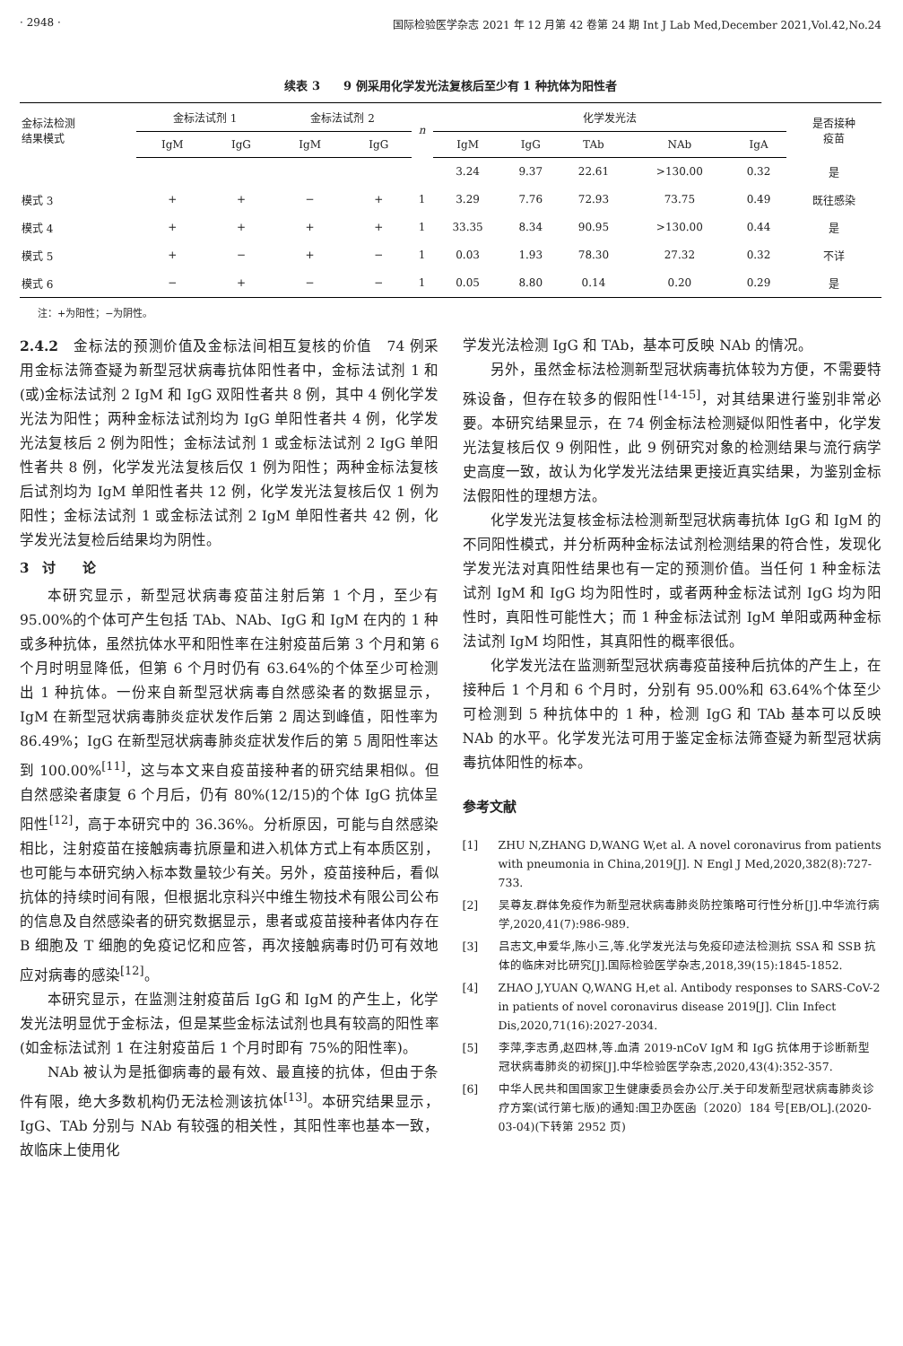· 2948 · 国际检验医学杂志 2021 年 12 月第 42 卷第 24 期 Int J Lab Med,December 2021,Vol.42,No.24
续表 3　　9 例采用化学发光法复核后至少有 1 种抗体为阳性者
| 金标法检测 结果模式 | 金标法试剂 1 | | 金标法试剂 2 | | n | 化学发光法 | | | | | 是否接种 疫苗 |
| --- | --- | --- | --- | --- | --- | --- | --- | --- | --- | --- | --- |
| | IgM | IgG | IgM | IgG | | IgM | IgG | TAb | NAb | IgA | |
| | | | | | | 3.24 | 9.37 | 22.61 | >130.00 | 0.32 | 是 |
| 模式 3 | + | + | − | + | 1 | 3.29 | 7.76 | 72.93 | 73.75 | 0.49 | 既往感染 |
| 模式 4 | + | + | + | + | 1 | 33.35 | 8.34 | 90.95 | >130.00 | 0.44 | 是 |
| 模式 5 | + | − | + | − | 1 | 0.03 | 1.93 | 78.30 | 27.32 | 0.32 | 不详 |
| 模式 6 | − | + | − | − | 1 | 0.05 | 8.80 | 0.14 | 0.20 | 0.29 | 是 |
注：+为阳性；−为阴性。
2.4.2　金标法的预测价值及金标法间相互复核的价值　74 例采用金标法筛查疑为新型冠状病毒抗体阳性者中，金标法试剂 1 和(或)金标法试剂 2 IgM 和 IgG 双阳性者共 8 例，其中 4 例化学发光法为阳性；两种金标法试剂均为 IgG 单阳性者共 4 例，化学发光法复核后 2 例为阳性；金标法试剂 1 或金标法试剂 2 IgG 单阳性者共 8 例，化学发光法复核后仅 1 例为阳性；两种金标法复核后试剂均为 IgM 单阳性者共 12 例，化学发光法复核后仅 1 例为阳性；金标法试剂 1 或金标法试剂 2 IgM 单阳性者共 42 例，化学发光法复检后结果均为阴性。
3　讨　　论
本研究显示，新型冠状病毒疫苗注射后第 1 个月，至少有 95.00%的个体可产生包括 TAb、NAb、IgG 和 IgM 在内的 1 种或多种抗体，虽然抗体水平和阳性率在注射疫苗后第 3 个月和第 6 个月时明显降低，但第 6 个月时仍有 63.64%的个体至少可检测出 1 种抗体。一份来自新型冠状病毒自然感染者的数据显示，IgM 在新型冠状病毒肺炎症状发作后第 2 周达到峰值，阳性率为 86.49%；IgG 在新型冠状病毒肺炎症状发作后的第 5 周阳性率达到 100.00%<sup>[11]</sup>，这与本文来自疫苗接种者的研究结果相似。但自然感染者康复 6 个月后，仍有 80%(12/15)的个体 IgG 抗体呈阳性<sup>[12]</sup>，高于本研究中的 36.36%。分析原因，可能与自然感染相比，注射疫苗在接触病毒抗原量和进入机体方式上有本质区别，也可能与本研究纳入标本数量较少有关。另外，疫苗接种后，看似抗体的持续时间有限，但根据北京科兴中维生物技术有限公司公布的信息及自然感染者的研究数据显示，患者或疫苗接种者体内存在 B 细胞及 T 细胞的免疫记忆和应答，再次接触病毒时仍可有效地应对病毒的感染<sup>[12]</sup>。
本研究显示，在监测注射疫苗后 IgG 和 IgM 的产生上，化学发光法明显优于金标法，但是某些金标法试剂也具有较高的阳性率(如金标法试剂 1 在注射疫苗后 1 个月时即有 75%的阳性率)。
NAb 被认为是抵御病毒的最有效、最直接的抗体，但由于条件有限，绝大多数机构仍无法检测该抗体<sup>[13]</sup>。本研究结果显示，IgG、TAb 分别与 NAb 有较强的相关性，其阳性率也基本一致，故临床上使用化
学发光法检测 IgG 和 TAb，基本可反映 NAb 的情况。
另外，虽然金标法检测新型冠状病毒抗体较为方便，不需要特殊设备，但存在较多的假阳性<sup>[14-15]</sup>，对其结果进行鉴别非常必要。本研究结果显示，在 74 例金标法检测疑似阳性者中，化学发光法复核后仅 9 例阳性，此 9 例研究对象的检测结果与流行病学史高度一致，故认为化学发光法结果更接近真实结果，为鉴别金标法假阳性的理想方法。
化学发光法复核金标法检测新型冠状病毒抗体 IgG 和 IgM 的不同阳性模式，并分析两种金标法试剂检测结果的符合性，发现化学发光法对真阳性结果也有一定的预测价值。当任何 1 种金标法试剂 IgM 和 IgG 均为阳性时，或者两种金标法试剂 IgG 均为阳性时，真阳性可能性大；而 1 种金标法试剂 IgM 单阳或两种金标法试剂 IgM 均阳性，其真阳性的概率很低。
化学发光法在监测新型冠状病毒疫苗接种后抗体的产生上，在接种后 1 个月和 6 个月时，分别有 95.00%和 63.64%个体至少可检测到 5 种抗体中的 1 种，检测 IgG 和 TAb 基本可以反映 NAb 的水平。化学发光法可用于鉴定金标法筛查疑为新型冠状病毒抗体阳性的标本。
参考文献
[1] ZHU N,ZHANG D,WANG W,et al. A novel coronavirus from patients with pneumonia in China,2019[J]. N Engl J Med,2020,382(8):727-733.
[2] 吴尊友.群体免疫作为新型冠状病毒肺炎防控策略可行性分析[J].中华流行病学,2020,41(7):986-989.
[3] 吕志文,申爱华,陈小三,等.化学发光法与免疫印迹法检测抗 SSA 和 SSB 抗体的临床对比研究[J].国际检验医学杂志,2018,39(15):1845-1852.
[4] ZHAO J,YUAN Q,WANG H,et al. Antibody responses to SARS-CoV-2 in patients of novel coronavirus disease 2019[J]. Clin Infect Dis,2020,71(16):2027-2034.
[5] 李萍,李志勇,赵四林,等.血清 2019-nCoV IgM 和 IgG 抗体用于诊断新型冠状病毒肺炎的初探[J].中华检验医学杂志,2020,43(4):352-357.
[6] 中华人民共和国国家卫生健康委员会办公厅.关于印发新型冠状病毒肺炎诊疗方案(试行第七版)的通知:国卫办医函〔2020〕184 号[EB/OL].(2020-03-04)(下转第 2952 页)